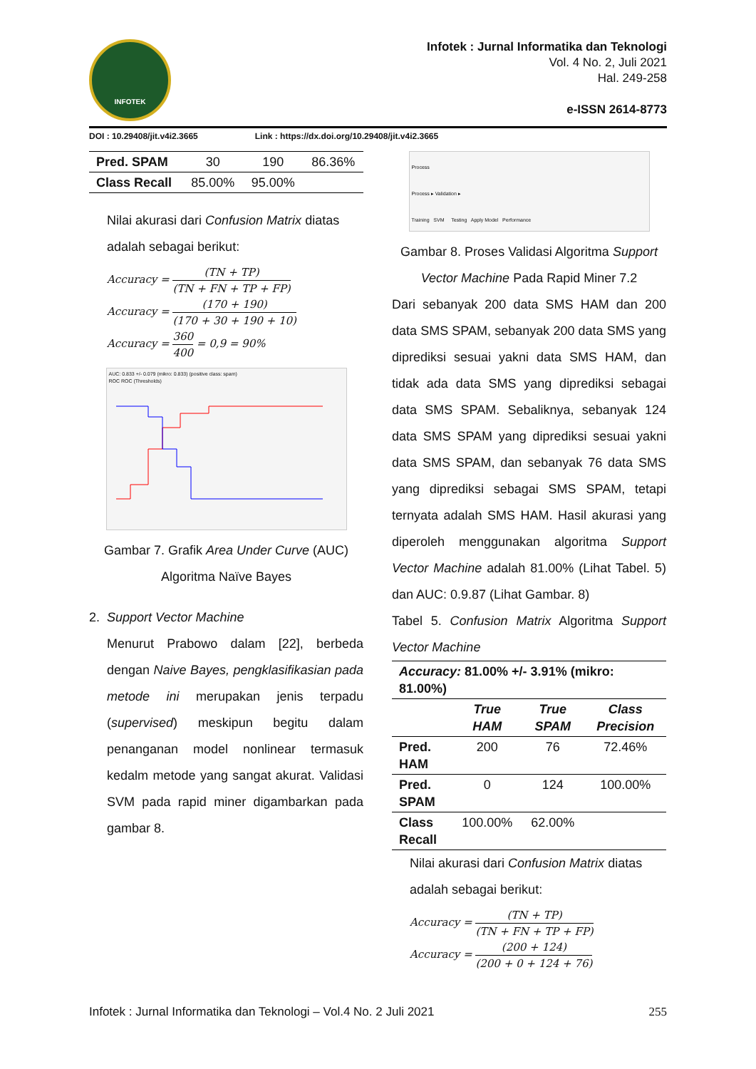INFOTEK
Infotek : Jurnal Informatika dan Teknologi
Vol. 4 No. 2, Juli 2021
Hal. 249-258
e-ISSN 2614-8773
DOI : 10.29408/jit.v4i2.3665 Link : https://dx.doi.org/10.29408/jit.v4i2.3665
| Pred. SPAM | 30 | 190 | 86.36% |
| Class Recall | 85.00% | 95.00% | |
Nilai akurasi dari Confusion Matrix diatas adalah sebagai berikut:
Accuracy = (TN + TP) (TN + FN + TP + FP)
Accuracy = (170 + 190) (170 + 30 + 190 + 10)
Accuracy = 360 400 = 0,9 = 90%
AUC: 0.833 +/- 0.079 (mikro: 0.833) (positive class: spam)
ROC ROC (Thresholds)
Gambar 7. Grafik Area Under Curve (AUC) Algoritma Naïve Bayes
2. Support Vector Machine
Menurut Prabowo dalam [22], berbeda dengan Naive Bayes, pengklasifikasian pada metode ini merupakan jenis terpadu (supervised) meskipun begitu dalam penanganan model nonlinear termasuk kedalm metode yang sangat akurat. Validasi SVM pada rapid miner digambarkan pada gambar 8.
Process
Process ▸ Validation ▸
Training SVM Testing Apply Model Performance
Gambar 8. Proses Validasi Algoritma Support Vector Machine Pada Rapid Miner 7.2
Dari sebanyak 200 data SMS HAM dan 200 data SMS SPAM, sebanyak 200 data SMS yang diprediksi sesuai yakni data SMS HAM, dan tidak ada data SMS yang diprediksi sebagai data SMS SPAM. Sebaliknya, sebanyak 124 data SMS SPAM yang diprediksi sesuai yakni data SMS SPAM, dan sebanyak 76 data SMS yang diprediksi sebagai SMS SPAM, tetapi ternyata adalah SMS HAM. Hasil akurasi yang diperoleh menggunakan algoritma Support Vector Machine adalah 81.00% (Lihat Tabel. 5) dan AUC: 0.9.87 (Lihat Gambar. 8)
Tabel 5. Confusion Matrix Algoritma Support Vector Machine
| Accuracy: 81.00% +/- 3.91% (mikro: 81.00%) | | | |
| | True HAM | True SPAM | Class Precision |
| Pred. HAM | 200 | 76 | 72.46% |
| Pred. SPAM | 0 | 124 | 100.00% |
| Class Recall | 100.00% | 62.00% | |
Nilai akurasi dari Confusion Matrix diatas adalah sebagai berikut:
Accuracy = (TN + TP) (TN + FN + TP + FP)
Accuracy = (200 + 124) (200 + 0 + 124 + 76)
Infotek : Jurnal Informatika dan Teknologi – Vol.4 No. 2 Juli 2021 255